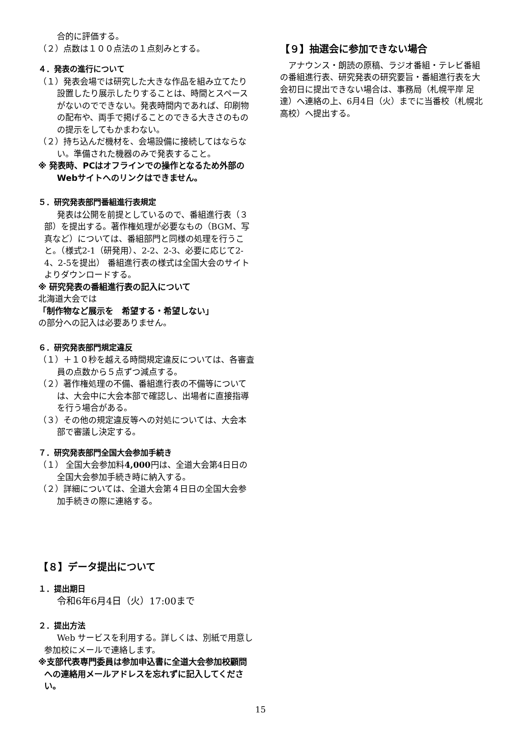合的に評価する。
（２）点数は１００点法の１点刻みとする。
４．発表の進行について
（１）発表会場では研究した大きな作品を組み立てたり設置したり展示したりすることは、時間とスペースがないのでできない。発表時間内であれば、印刷物の配布や、両手で掲げることのできる大きさのものの提示をしてもかまわない。
（２）持ち込んだ機材を、会場設備に接続してはならない。準備された機器のみで発表すること。
※ 発表時、PCはオフラインでの操作となるため外部のWebサイトへのリンクはできません。
５．研究発表部門番組進行表規定
発表は公開を前提としているので、番組進行表（３部）を提出する。著作権処理が必要なもの（BGM、写真など）については、番組部門と同様の処理を行うこと。（様式2-1（研発用）、2-2、2-3、必要に応じて2-4、2-5を提出） 番組進行表の様式は全国大会のサイトよりダウンロードする。
※ 研究発表の番組進行表の記入について
北海道大会では
「制作物など展示を　希望する・希望しない」
の部分への記入は必要ありません。
６．研究発表部門規定違反
（１）＋１０秒を越える時間規定違反については、各審査員の点数から５点ずつ減点する。
（２）著作権処理の不備、番組進行表の不備等については、大会中に大会本部で確認し、出場者に直接指導を行う場合がある。
（３）その他の規定違反等への対処については、大会本部で審議し決定する。
７．研究発表部門全国大会参加手続き
（１） 全国大会参加料4,000円は、全道大会第4日日の全国大会参加手続き時に納入する。
（２）詳細については、全道大会第４日日の全国大会参加手続きの際に連絡する。
【８】データ提出について
１．提出期日
令和6年6月4日（火）17:00まで
２．提出方法
Web サービスを利用する。詳しくは、別紙で用意し参加校にメールで連絡します。
※支部代表専門委員は参加申込書に全道大会参加校顧問への連絡用メールアドレスを忘れずに記入してください。
【９】抽選会に参加できない場合
アナウンス・朗読の原稿、ラジオ番組・テレビ番組の番組進行表、研究発表の研究要旨・番組進行表を大会初日に提出できない場合は、事務局（札幌平岸 足達）へ連絡の上、6月4日（火）までに当番校（札幌北高校）へ提出する。
15